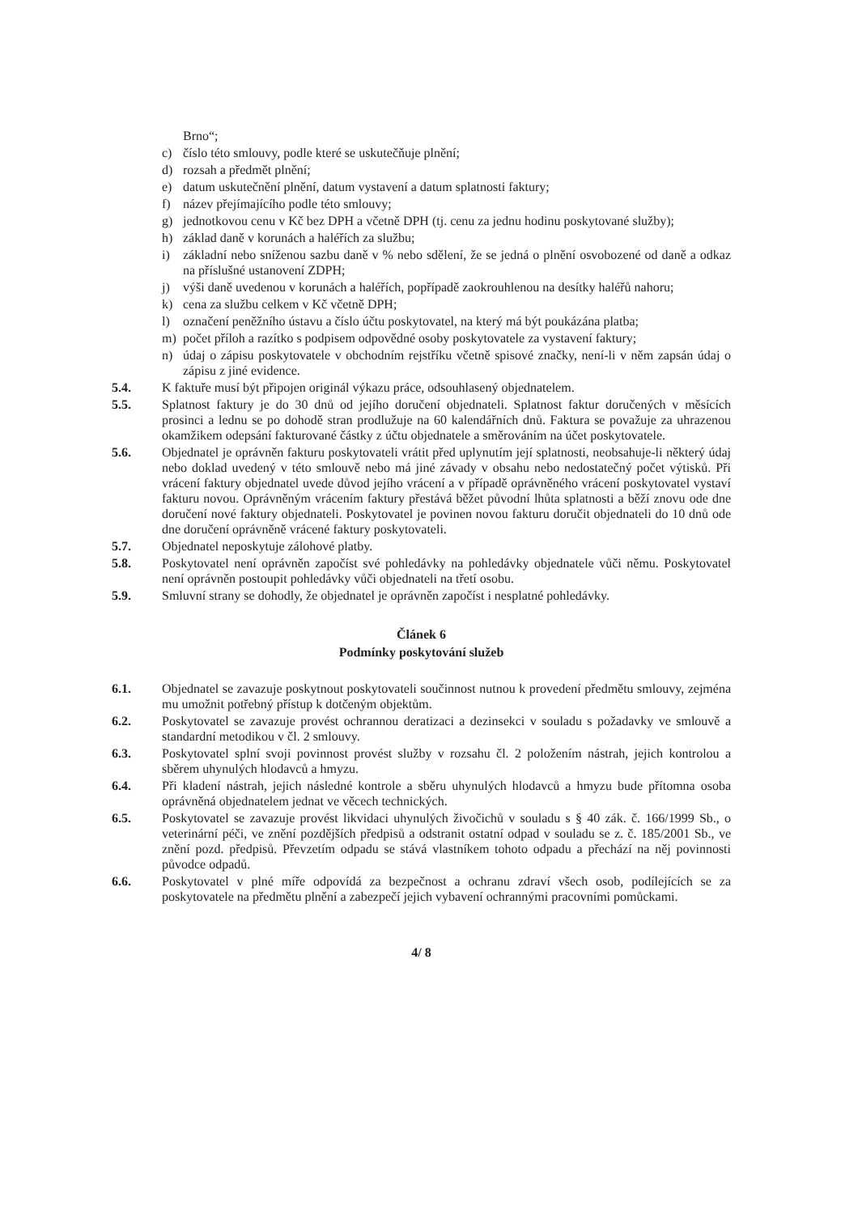Brno“;
c) číslo této smlouvy, podle které se uskutečňuje plnění;
d) rozsah a předmět plnění;
e) datum uskutečnění plnění, datum vystavení a datum splatnosti faktury;
f) název přejímajícího podle této smlouvy;
g) jednotkovou cenu v Kč bez DPH a včetně DPH (tj. cenu za jednu hodinu poskytované služby);
h) základ daně v korunách a haléřích za službu;
i) základní nebo sníženou sazbu daně v % nebo sdělení, že se jedná o plnění osvobozené od daně a odkaz na příslušné ustanovení ZDPH;
j) výši daně uvedenou v korunách a haléřích, popřípadě zaokrouhlenou na desítky haléřů nahoru;
k) cena za službu celkem v Kč včetně DPH;
l) označení peněžního ústavu a číslo účtu poskytovatel, na který má být poukázána platba;
m) počet příloh a razítko s podpisem odpovědné osoby poskytovatele za vystavení faktury;
n) údaj o zápisu poskytovatele v obchodním rejstříku včetně spisové značky, není-li v něm zapsán údaj o zápisu z jiné evidence.
5.4. K faktuře musí být připojen originál výkazu práce, odsouhlasený objednatelem.
5.5. Splatnost faktury je do 30 dnů od jejího doručení objednateli. Splatnost faktur doručených v měsících prosinci a lednu se po dohodě stran prodlužuje na 60 kalendářních dnů. Faktura se považuje za uhrazenou okamžikem odepsání fakturované částky z účtu objednatele a směrováním na účet poskytovatele.
5.6. Objednatel je oprávněn fakturu poskytovateli vrátit před uplynutím její splatnosti, neobsahuje-li některý údaj nebo doklad uvedený v této smlouvě nebo má jiné závady v obsahu nebo nedostatečný počet výtisků. Při vrácení faktury objednatel uvede důvod jejího vrácení a v případě oprávněného vrácení poskytovatel vystaví fakturu novou. Oprávněným vrácením faktury přestává běžet původní lhůta splatnosti a běží znovu ode dne doručení nové faktury objednateli. Poskytovatel je povinen novou fakturu doručit objednateli do 10 dnů ode dne doručení oprávněně vrácené faktury poskytovateli.
5.7. Objednatel neposkytuje zálohové platby.
5.8. Poskytovatel není oprávněn započíst své pohledávky na pohledávky objednatele vůči němu. Poskytovatel není oprávněn postoupit pohledávky vůči objednateli na třetí osobu.
5.9. Smluvní strany se dohodly, že objednatel je oprávněn započíst i nesplatné pohledávky.
Článek 6
Podmínky poskytování služeb
6.1. Objednatel se zavazuje poskytnout poskytovateli součinnost nutnou k provedení předmětu smlouvy, zejména mu umožnit potřebný přístup k dotčeným objektům.
6.2. Poskytovatel se zavazuje provést ochrannou deratizaci a dezinsekci v souladu s požadavky ve smlouvě a standardní metodikou v čl. 2 smlouvy.
6.3. Poskytovatel splní svoji povinnost provést služby v rozsahu čl. 2 položením nástrah, jejich kontrolou a sběrem uhynulých hlodavců a hmyzu.
6.4. Při kladení nástrah, jejich následné kontrole a sběru uhynulých hlodavců a hmyzu bude přítomna osoba oprávněná objednatelem jednat ve věcech technických.
6.5. Poskytovatel se zavazuje provést likvidaci uhynulých živočichů v souladu s § 40 zák. č. 166/1999 Sb., o veterinární péči, ve znění pozdějších předpisů a odstranit ostatní odpad v souladu se z. č. 185/2001 Sb., ve znění pozd. předpisů. Převzetím odpadu se stává vlastníkem tohoto odpadu a přechází na něj povinnosti původce odpadů.
6.6. Poskytovatel v plné míře odpovídá za bezpečnost a ochranu zdraví všech osob, podílejících se za poskytovatele na předmětu plnění a zabezpečí jejich vybavení ochrannými pracovními pomůckami.
4/ 8